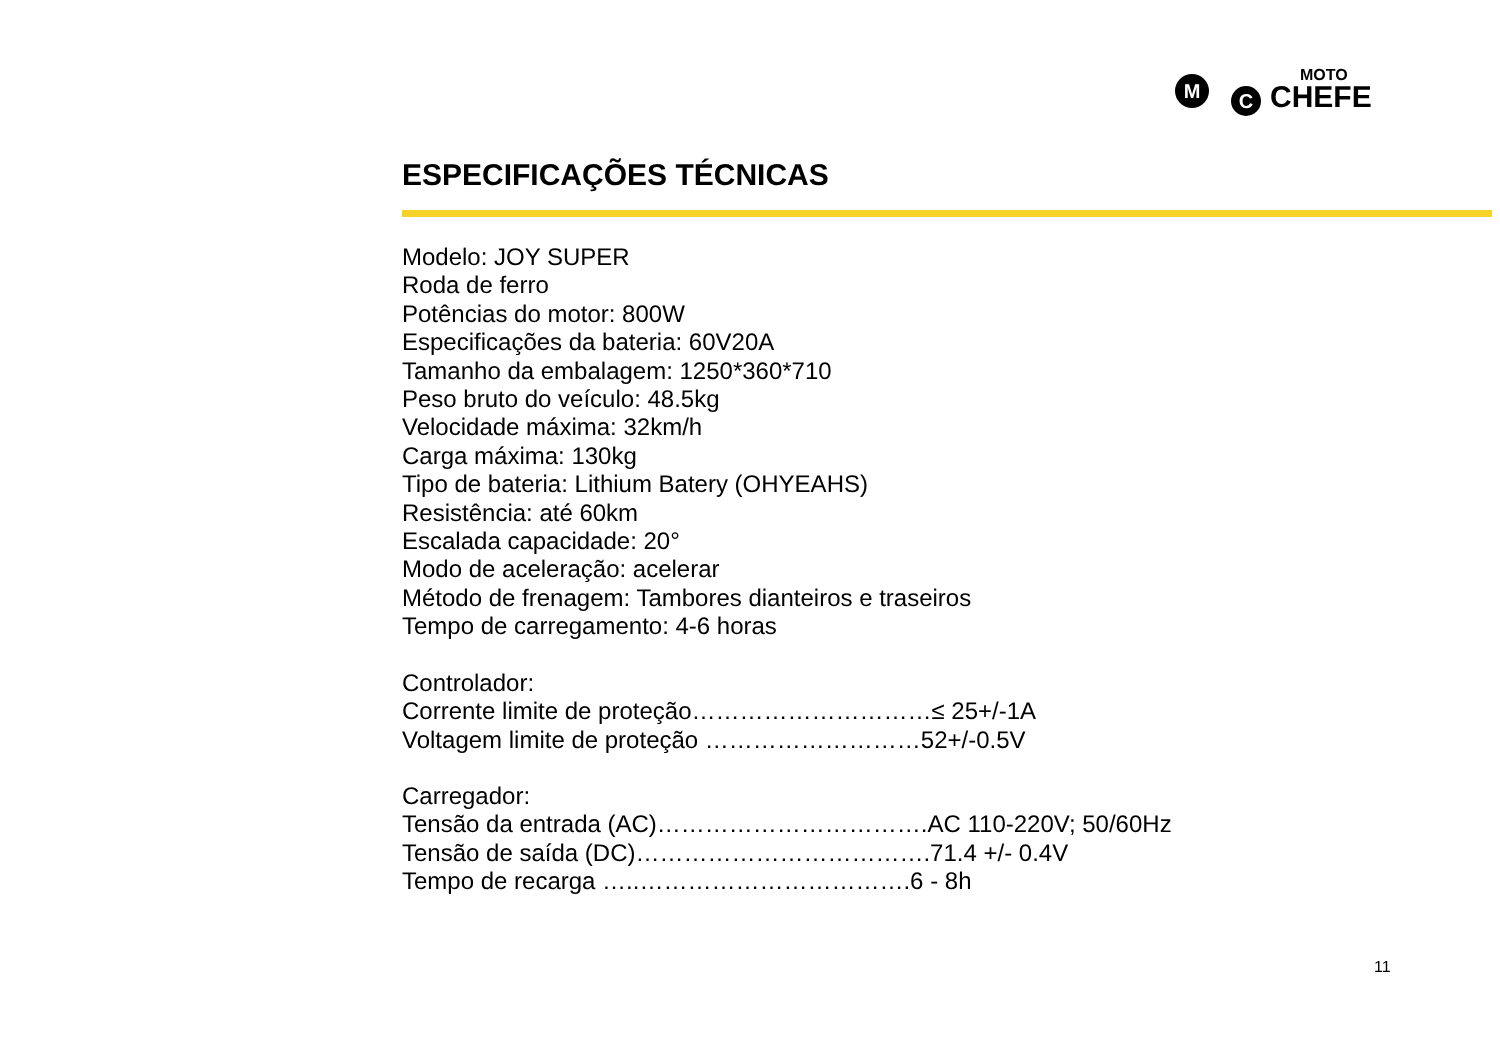M
C
MOTO
CHEFE
ESPECIFICAÇÕES TÉCNICAS
Modelo: JOY SUPER
Roda de ferro
Potências do motor: 800W
Especificações da bateria: 60V20A
Tamanho da embalagem: 1250*360*710
Peso bruto do veículo: 48.5kg
Velocidade máxima: 32km/h
Carga máxima: 130kg
Tipo de bateria: Lithium Batery (OHYEAHS)
Resistência: até 60km
Escalada capacidade: 20°
Modo de aceleração: acelerar
Método de frenagem: Tambores dianteiros e traseiros
Tempo de carregamento: 4-6 horas
Controlador:
Corrente limite de proteção…………………………≤ 25+/-1A
Voltagem limite de proteção ………………………52+/-0.5V
Carregador:
Tensão da entrada (AC)…………………………….AC 110-220V; 50/60Hz
Tensão de saída (DC)……………………………….71.4 +/- 0.4V
Tempo de recarga …..…………………………….6 - 8h
11